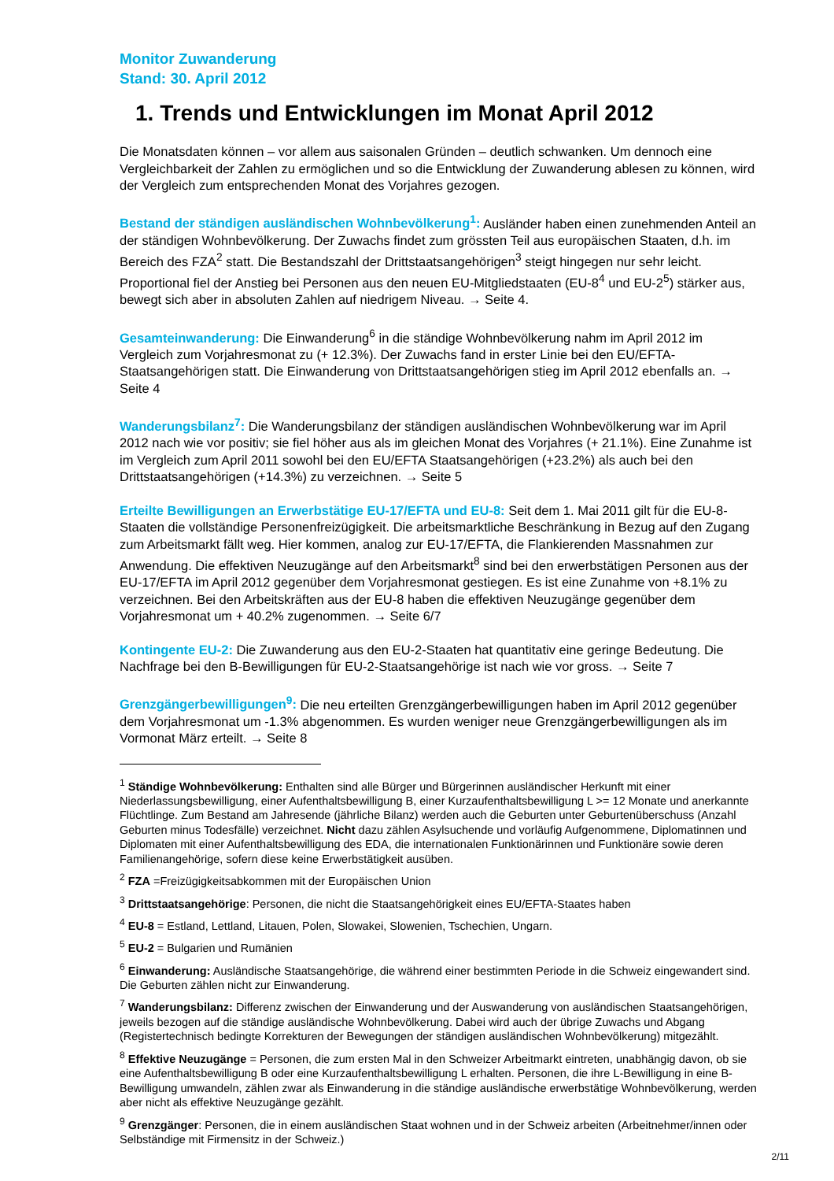Monitor Zuwanderung
Stand: 30. April 2012
1. Trends und Entwicklungen im Monat April 2012
Die Monatsdaten können – vor allem aus saisonalen Gründen – deutlich schwanken. Um dennoch eine Vergleichbarkeit der Zahlen zu ermöglichen und so die Entwicklung der Zuwanderung ablesen zu können, wird der Vergleich zum entsprechenden Monat des Vorjahres gezogen.
Bestand der ständigen ausländischen Wohnbevölkerung<sup>1</sup>: Ausländer haben einen zunehmenden Anteil an der ständigen Wohnbevölkerung. Der Zuwachs findet zum grössten Teil aus europäischen Staaten, d.h. im Bereich des FZA<sup>2</sup> statt. Die Bestandszahl der Drittstaatsangehörigen<sup>3</sup> steigt hingegen nur sehr leicht. Proportional fiel der Anstieg bei Personen aus den neuen EU-Mitgliedstaaten (EU-8<sup>4</sup> und EU-2<sup>5</sup>) stärker aus, bewegt sich aber in absoluten Zahlen auf niedrigem Niveau. → Seite 4.
Gesamteinwanderung: Die Einwanderung<sup>6</sup> in die ständige Wohnbevölkerung nahm im April 2012 im Vergleich zum Vorjahresmonat zu (+ 12.3%). Der Zuwachs fand in erster Linie bei den EU/EFTA-Staatsangehörigen statt. Die Einwanderung von Drittstaatsangehörigen stieg im April 2012 ebenfalls an. → Seite 4
Wanderungsbilanz<sup>7</sup>: Die Wanderungsbilanz der ständigen ausländischen Wohnbevölkerung war im April 2012 nach wie vor positiv; sie fiel höher aus als im gleichen Monat des Vorjahres (+ 21.1%). Eine Zunahme ist im Vergleich zum April 2011 sowohl bei den EU/EFTA Staatsangehörigen (+23.2%) als auch bei den Drittstaatsangehörigen (+14.3%) zu verzeichnen. → Seite 5
Erteilte Bewilligungen an Erwerbstätige EU-17/EFTA und EU-8: Seit dem 1. Mai 2011 gilt für die EU-8-Staaten die vollständige Personenfreizügigkeit. Die arbeitsmarktliche Beschränkung in Bezug auf den Zugang zum Arbeitsmarkt fällt weg. Hier kommen, analog zur EU-17/EFTA, die Flankierenden Massnahmen zur Anwendung. Die effektiven Neuzugänge auf den Arbeitsmarkt<sup>8</sup> sind bei den erwerbstätigen Personen aus der EU-17/EFTA im April 2012 gegenüber dem Vorjahresmonat gestiegen. Es ist eine Zunahme von +8.1% zu verzeichnen. Bei den Arbeitskräften aus der EU-8 haben die effektiven Neuzugänge gegenüber dem Vorjahresmonat um + 40.2% zugenommen. → Seite 6/7
Kontingente EU-2: Die Zuwanderung aus den EU-2-Staaten hat quantitativ eine geringe Bedeutung. Die Nachfrage bei den B-Bewilligungen für EU-2-Staatsangehörige ist nach wie vor gross. → Seite 7
Grenzgängerbewilligungen<sup>9</sup>: Die neu erteilten Grenzgängerbewilligungen haben im April 2012 gegenüber dem Vorjahresmonat um -1.3% abgenommen. Es wurden weniger neue Grenzgängerbewilligungen als im Vormonat März erteilt. → Seite 8
<sup>1</sup> Ständige Wohnbevölkerung: Enthalten sind alle Bürger und Bürgerinnen ausländischer Herkunft mit einer Niederlassungsbewilligung, einer Aufenthaltsbewilligung B, einer Kurzaufenthaltsbewilligung L >= 12 Monate und anerkannte Flüchtlinge. Zum Bestand am Jahresende (jährliche Bilanz) werden auch die Geburten unter Geburtenüberschuss (Anzahl Geburten minus Todesfälle) verzeichnet. Nicht dazu zählen Asylsuchende und vorläufig Aufgenommene, Diplomatinnen und Diplomaten mit einer Aufenthaltsbewilligung des EDA, die internationalen Funktionärinnen und Funktionäre sowie deren Familienangehörige, sofern diese keine Erwerbstätigkeit ausüben.
<sup>2</sup> FZA =Freizügigkeitsabkommen mit der Europäischen Union
<sup>3</sup> Drittstaatsangehörige: Personen, die nicht die Staatsangehörigkeit eines EU/EFTA-Staates haben
<sup>4</sup> EU-8 = Estland, Lettland, Litauen, Polen, Slowakei, Slowenien, Tschechien, Ungarn.
<sup>5</sup> EU-2 = Bulgarien und Rumänien
<sup>6</sup> Einwanderung: Ausländische Staatsangehörige, die während einer bestimmten Periode in die Schweiz eingewandert sind. Die Geburten zählen nicht zur Einwanderung.
<sup>7</sup> Wanderungsbilanz: Differenz zwischen der Einwanderung und der Auswanderung von ausländischen Staatsangehörigen, jeweils bezogen auf die ständige ausländische Wohnbevölkerung. Dabei wird auch der übrige Zuwachs und Abgang (Registertechnisch bedingte Korrekturen der Bewegungen der ständigen ausländischen Wohnbevölkerung) mitgezählt.
<sup>8</sup> Effektive Neuzugänge = Personen, die zum ersten Mal in den Schweizer Arbeitmarkt eintreten, unabhängig davon, ob sie eine Aufenthaltsbewilligung B oder eine Kurzaufenthaltsbewilligung L erhalten. Personen, die ihre L-Bewilligung in eine B-Bewilligung umwandeln, zählen zwar als Einwanderung in die ständige ausländische erwerbstätige Wohnbevölkerung, werden aber nicht als effektive Neuzugänge gezählt.
<sup>9</sup> Grenzgänger: Personen, die in einem ausländischen Staat wohnen und in der Schweiz arbeiten (Arbeitnehmer/innen oder Selbständige mit Firmensitz in der Schweiz.)
2/11